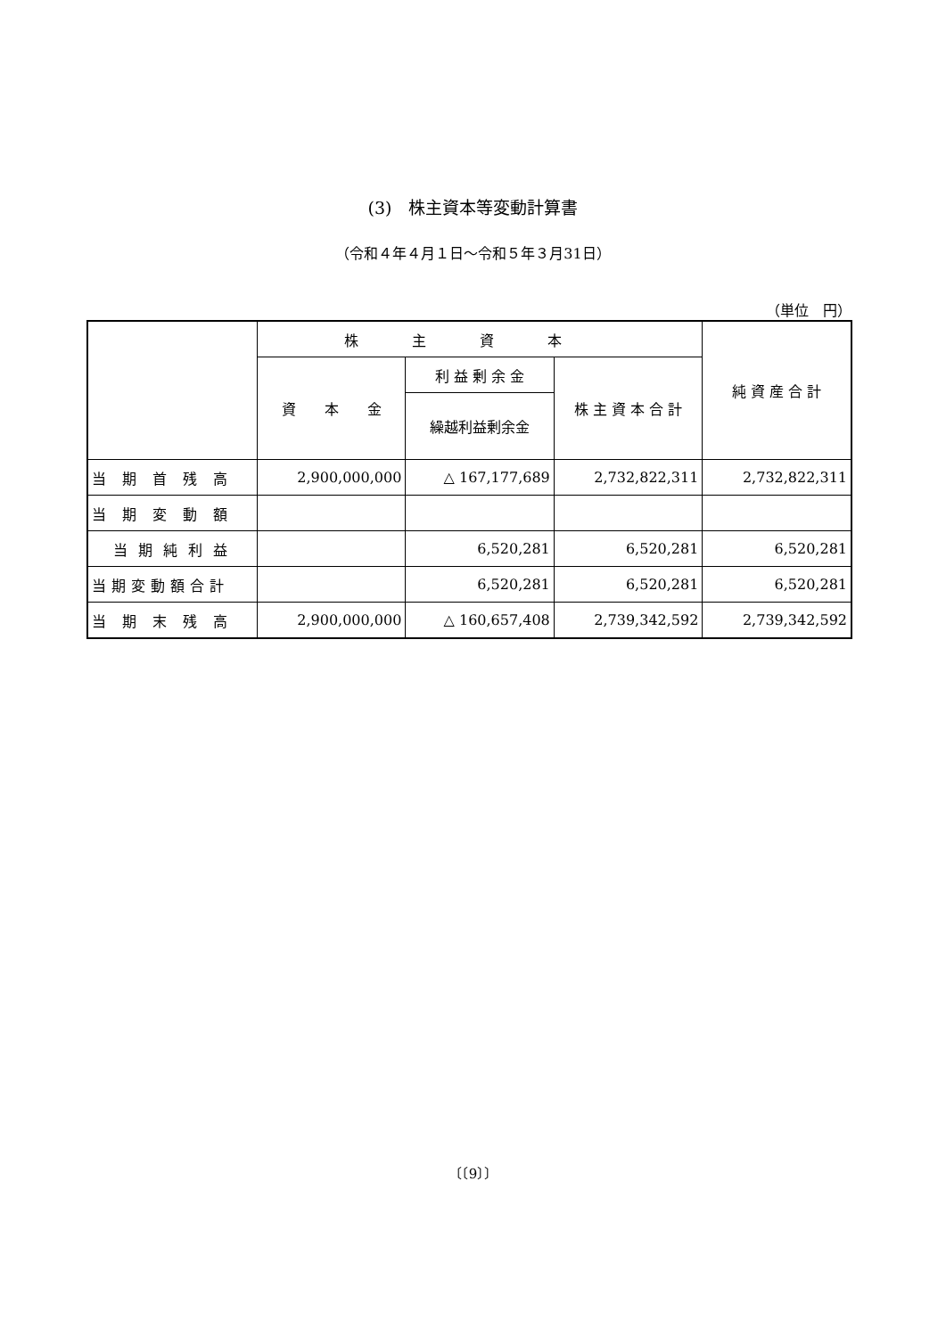(3)　株主資本等変動計算書
（令和４年４月１日～令和５年３月31日）
（単位　円）
| | 株主資本 | | | 純 資 産 合 計 |
| --- | --- | --- | --- | --- |
| | 資 本 金 | 利 益 剰 余 金 | 株 主 資 本 合 計 | |
| | | 繰越利益剰余金 | | |
| 当期首残高 | 2,900,000,000 | △ 167,177,689 | 2,732,822,311 | 2,732,822,311 |
| 当期変動額 | | | | |
| 当期純利益 | | 6,520,281 | 6,520,281 | 6,520,281 |
| 当期変動額合計 | | 6,520,281 | 6,520,281 | 6,520,281 |
| 当期末残高 | 2,900,000,000 | △ 160,657,408 | 2,739,342,592 | 2,739,342,592 |
〔〔9〕〕